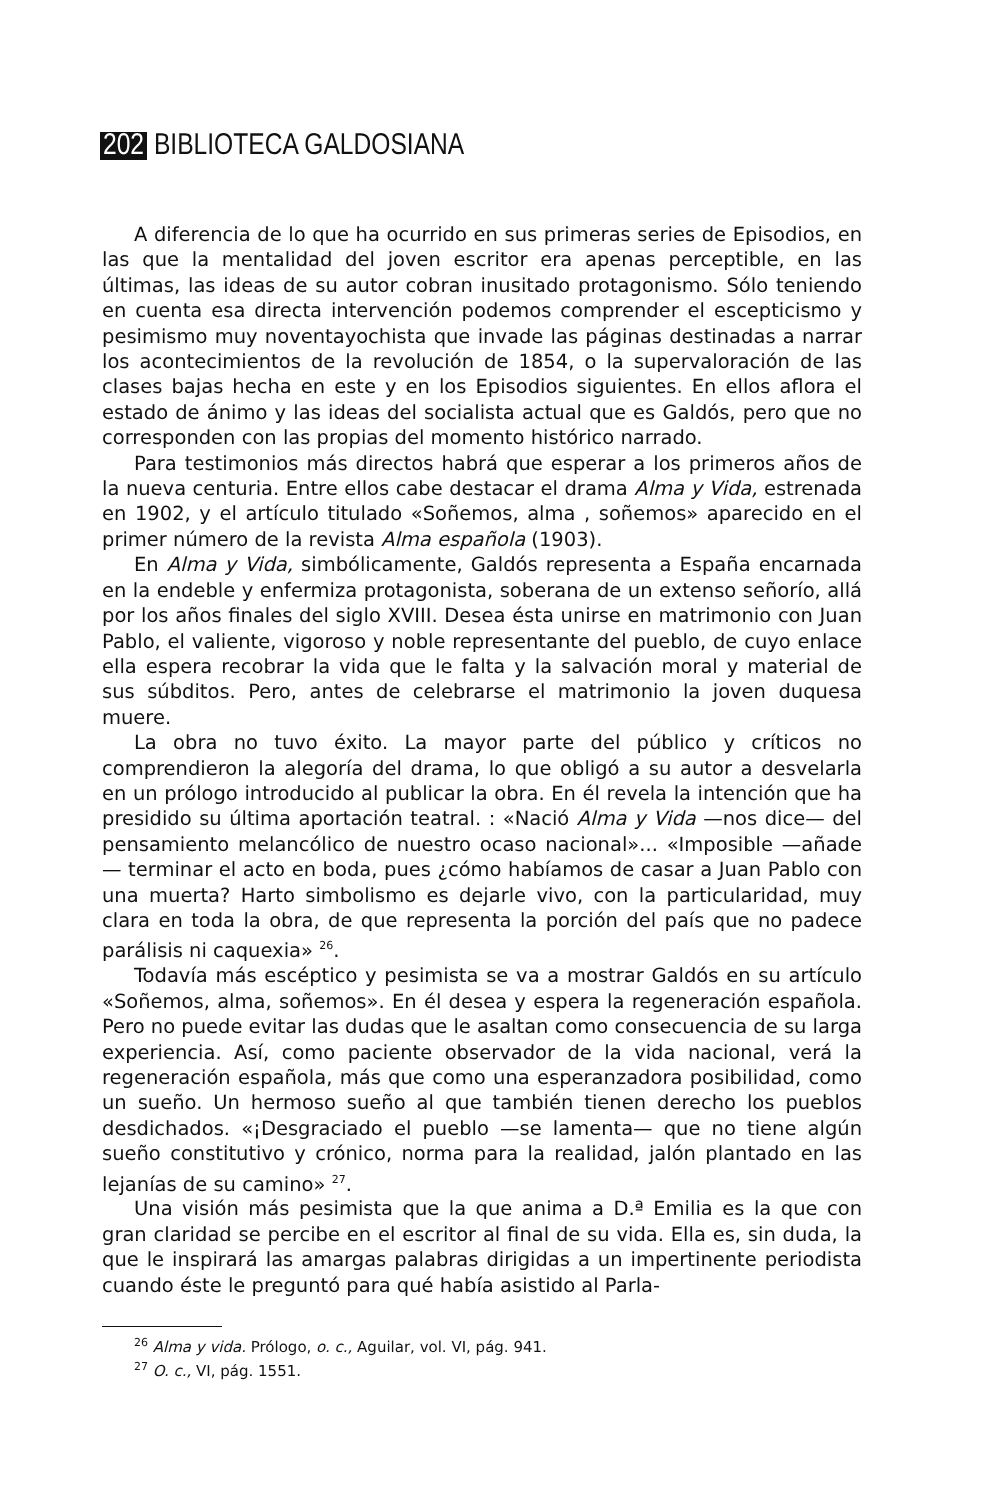202 BIBLIOTECA GALDOSIANA
A diferencia de lo que ha ocurrido en sus primeras series de Episodios, en las que la mentalidad del joven escritor era apenas perceptible, en las últimas, las ideas de su autor cobran inusitado protagonismo. Sólo teniendo en cuenta esa directa intervención podemos comprender el escepticismo y pesimismo muy noventayochista que invade las páginas destinadas a narrar los acontecimientos de la revolución de 1854, o la supervaloración de las clases bajas hecha en este y en los Episodios siguientes. En ellos aflora el estado de ánimo y las ideas del socialista actual que es Galdós, pero que no corresponden con las propias del momento histórico narrado.
Para testimonios más directos habrá que esperar a los primeros años de la nueva centuria. Entre ellos cabe destacar el drama Alma y Vida, estrenada en 1902, y el artículo titulado «Soñemos, alma , soñemos» aparecido en el primer número de la revista Alma española (1903).
En Alma y Vida, simbólicamente, Galdós representa a España encarnada en la endeble y enfermiza protagonista, soberana de un extenso señorío, allá por los años finales del siglo XVIII. Desea ésta unirse en matrimonio con Juan Pablo, el valiente, vigoroso y noble representante del pueblo, de cuyo enlace ella espera recobrar la vida que le falta y la salvación moral y material de sus súbditos. Pero, antes de celebrarse el matrimonio la joven duquesa muere.
La obra no tuvo éxito. La mayor parte del público y críticos no comprendieron la alegoría del drama, lo que obligó a su autor a desvelarla en un prólogo introducido al publicar la obra. En él revela la intención que ha presidido su última aportación teatral. : «Nació Alma y Vida —nos dice— del pensamiento melancólico de nuestro ocaso nacional»... «Imposible —añade— terminar el acto en boda, pues ¿cómo habíamos de casar a Juan Pablo con una muerta? Harto simbolismo es dejarle vivo, con la particularidad, muy clara en toda la obra, de que representa la porción del país que no padece parálisis ni caquexia» <sup>26</sup>.
Todavía más escéptico y pesimista se va a mostrar Galdós en su artículo «Soñemos, alma, soñemos». En él desea y espera la regeneración española. Pero no puede evitar las dudas que le asaltan como consecuencia de su larga experiencia. Así, como paciente observador de la vida nacional, verá la regeneración española, más que como una esperanzadora posibilidad, como un sueño. Un hermoso sueño al que también tienen derecho los pueblos desdichados. «¡Desgraciado el pueblo —se lamenta— que no tiene algún sueño constitutivo y crónico, norma para la realidad, jalón plantado en las lejanías de su camino» <sup>27</sup>.
Una visión más pesimista que la que anima a D.ª Emilia es la que con gran claridad se percibe en el escritor al final de su vida. Ella es, sin duda, la que le inspirará las amargas palabras dirigidas a un impertinente periodista cuando éste le preguntó para qué había asistido al Parla-
<sup>26</sup> Alma y vida. Prólogo, o. c., Aguilar, vol. VI, pág. 941.
<sup>27</sup> O. c., VI, pág. 1551.